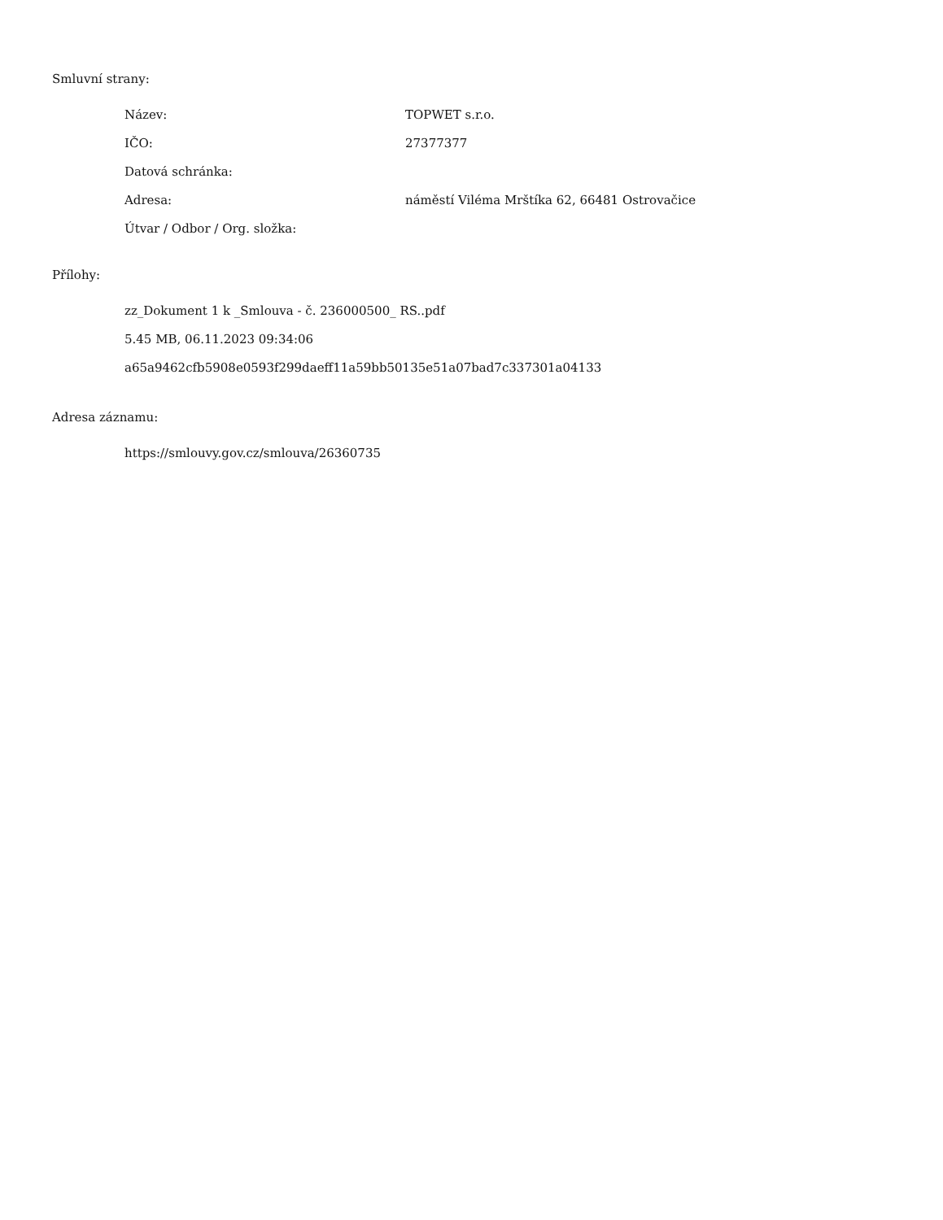Smluvní strany:
| Název: | TOPWET s.r.o. |
| IČO: | 27377377 |
| Datová schránka: | |
| Adresa: | náměstí Viléma Mrštíka 62, 66481 Ostrovačice |
| Útvar / Odbor / Org. složka: | |
Přílohy:
zz_Dokument 1 k _Smlouva - č. 236000500_ RS..pdf
5.45 MB, 06.11.2023 09:34:06
a65a9462cfb5908e0593f299daeff11a59bb50135e51a07bad7c337301a04133
Adresa záznamu:
https://smlouvy.gov.cz/smlouva/26360735